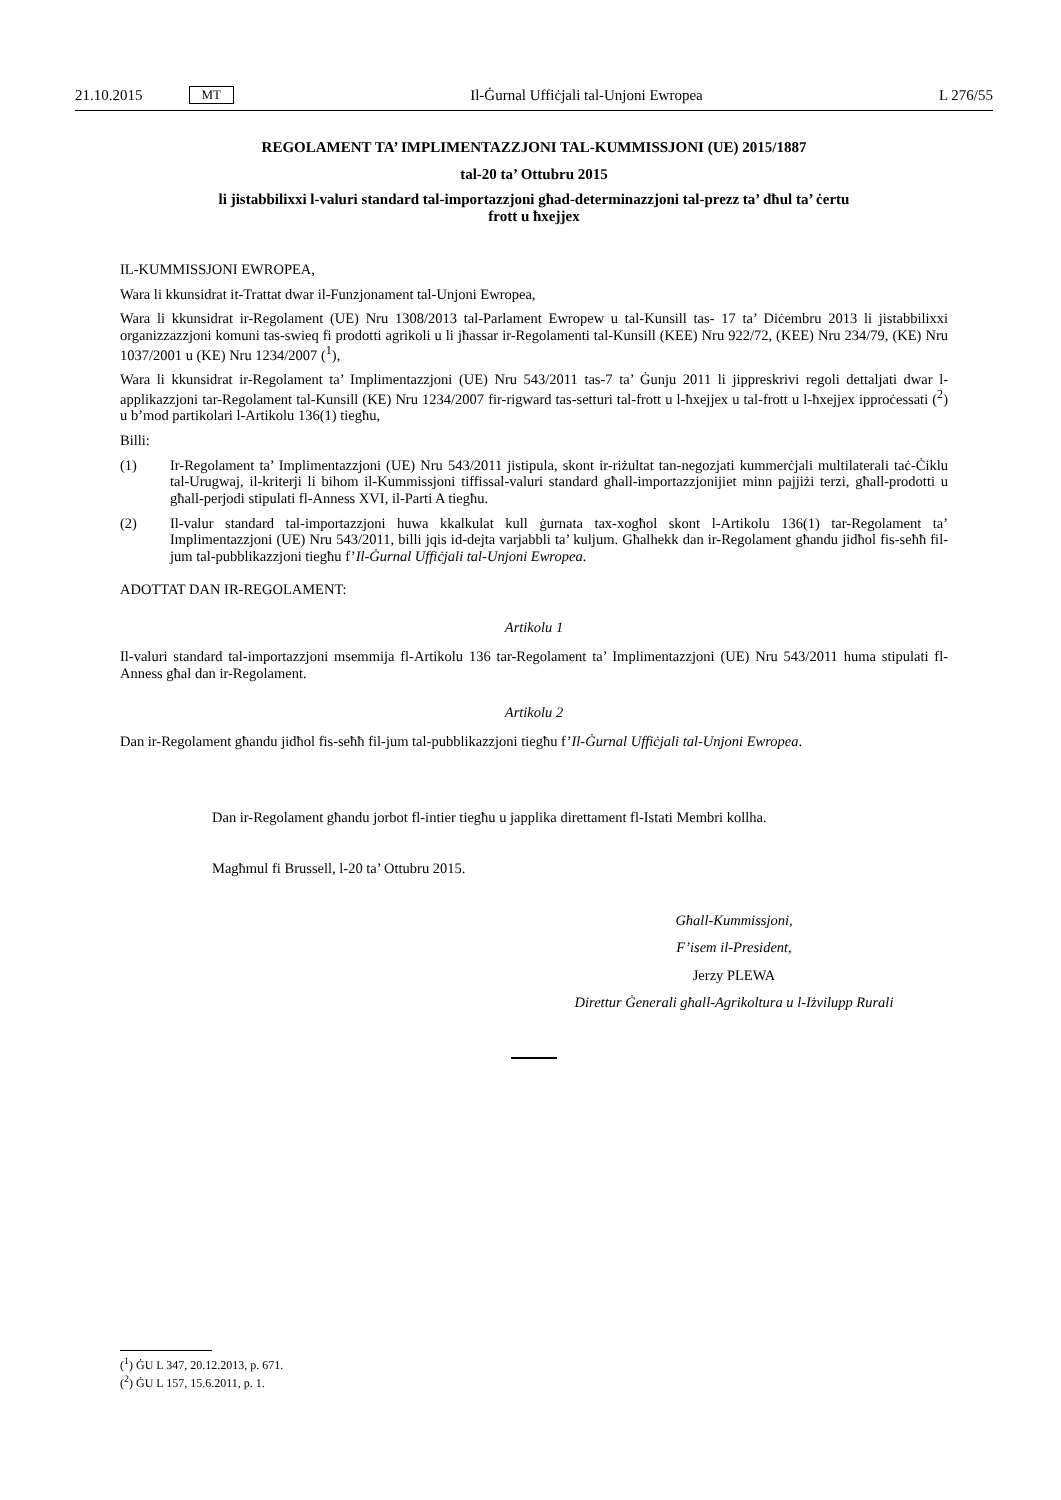21.10.2015 MT Il-Ġurnal Uffiċjali tal-Unjoni Ewropea L 276/55
REGOLAMENT TA’ IMPLIMENTAZZJONI TAL-KUMMISSJONI (UE) 2015/1887
tal-20 ta’ Ottubru 2015
li jistabbilixxi l-valuri standard tal-importazzjoni għad-determinazzjoni tal-prezz ta’ dħul ta’ ċertu
frott u ħxejjex
IL-KUMMISSJONI EWROPEA,
Wara li kkunsidrat it-Trattat dwar il-Funzjonament tal-Unjoni Ewropea,
Wara li kkunsidrat ir-Regolament (UE) Nru 1308/2013 tal-Parlament Ewropew u tal-Kunsill tas- 17 ta’ Diċembru 2013 li jistabbilixxi organizzazzjoni komuni tas-swieq fi prodotti agrikoli u li jħassar ir-Regolamenti tal-Kunsill (KEE) Nru 922/72, (KEE) Nru 234/79, (KE) Nru 1037/2001 u (KE) Nru 1234/2007 (<sup>1</sup>),
Wara li kkunsidrat ir-Regolament ta’ Implimentazzjoni (UE) Nru 543/2011 tas-7 ta’ Ġunju 2011 li jippreskrivi regoli dettaljati dwar l-applikazzjoni tar-Regolament tal-Kunsill (KE) Nru 1234/2007 fir-rigward tas-setturi tal-frott u l-ħxejjex u tal-frott u l-ħxejjex ipproċessati (<sup>2</sup>) u b’mod partikolari l-Artikolu 136(1) tiegħu,
Billi:
(1) Ir-Regolament ta’ Implimentazzjoni (UE) Nru 543/2011 jistipula, skont ir-riżultat tan-negozjati kummerċjali multilaterali taċ-Ċiklu tal-Urugwaj, il-kriterji li bihom il-Kummissjoni tiffissal-valuri standard għall-importazzjonijiet minn pajjiżi terzi, għall-prodotti u għall-perjodi stipulati fl-Anness XVI, il-Parti A tiegħu.
(2) Il-valur standard tal-importazzjoni huwa kkalkulat kull ġurnata tax-xogħol skont l-Artikolu 136(1) tar-Regolament ta’ Implimentazzjoni (UE) Nru 543/2011, billi jqis id-dejta varjabbli ta’ kuljum. Għalhekk dan ir-Regolament għandu jidħol fis-seħħ fil-jum tal-pubblikazzjoni tiegħu f’Il-Ġurnal Uffiċjali tal-Unjoni Ewropea.
ADOTTAT DAN IR-REGOLAMENT:
Artikolu 1
Il-valuri standard tal-importazzjoni msemmija fl-Artikolu 136 tar-Regolament ta’ Implimentazzjoni (UE) Nru 543/2011 huma stipulati fl-Anness għal dan ir-Regolament.
Artikolu 2
Dan ir-Regolament għandu jidħol fis-seħħ fil-jum tal-pubblikazzjoni tiegħu f’Il-Ġurnal Uffiċjali tal-Unjoni Ewropea.
Dan ir-Regolament għandu jorbot fl-intier tiegħu u japplika direttament fl-Istati Membri kollha.
Magħmul fi Brussell, l-20 ta’ Ottubru 2015.
Għall-Kummissjoni,
F’isem il-President,
Jerzy PLEWA
Direttur Ġenerali għall-Agrikoltura u l-Iżvilupp Rurali
(<sup>1</sup>) ĠU L 347, 20.12.2013, p. 671.
(<sup>2</sup>) ĠU L 157, 15.6.2011, p. 1.